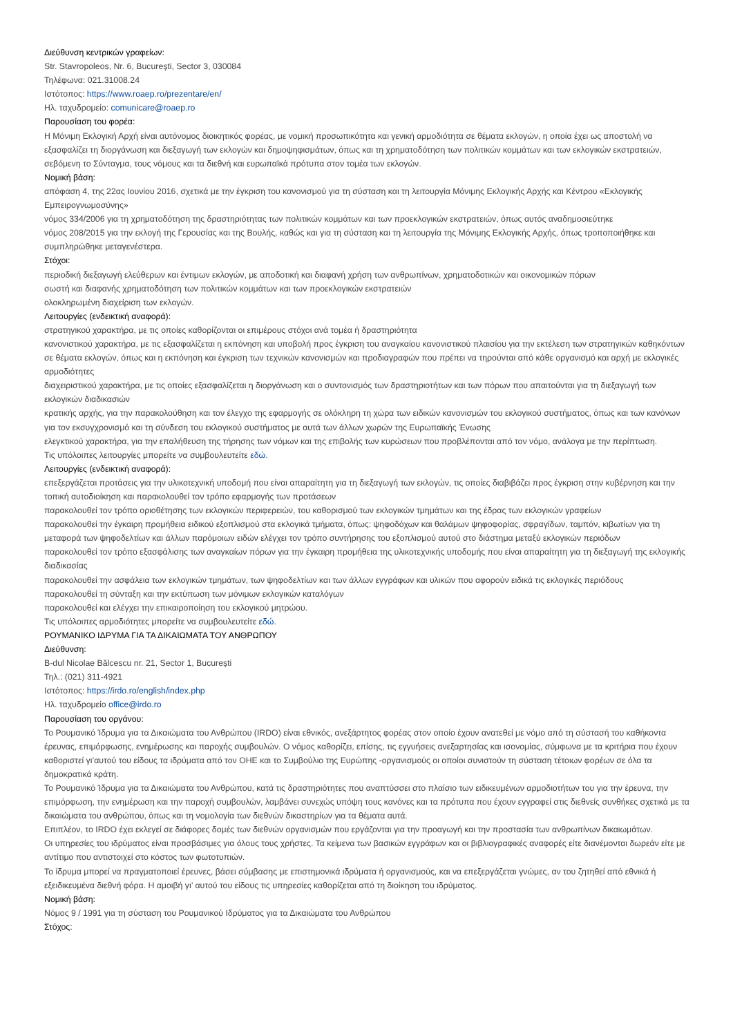Διεύθυνση κεντρικών γραφείων:
Str. Stavropoleos, Nr. 6, București, Sector 3, 030084
Τηλέφωνα: 021.31008.24
Ιστότοπος: https://www.roaep.ro/prezentare/en/
Ηλ. ταχυδρομείο: comunicare@roaep.ro
Παρουσίαση του φορέα:
Η Μόνιμη Εκλογική Αρχή είναι αυτόνομος διοικητικός φορέας, με νομική προσωπικότητα και γενική αρμοδιότητα σε θέματα εκλογών, η οποία έχει ως αποστολή να εξασφαλίζει τη διοργάνωση και διεξαγωγή των εκλογών και δημοψηφισμάτων, όπως και τη χρηματοδότηση των πολιτικών κομμάτων και των εκλογικών εκστρατειών, σεβόμενη το Σύνταγμα, τους νόμους και τα διεθνή και ευρωπαϊκά πρότυπα στον τομέα των εκλογών.
Νομική βάση:
απόφαση 4, της 22ας Ιουνίου 2016, σχετικά με την έγκριση του κανονισμού για τη σύσταση και τη λειτουργία Μόνιμης Εκλογικής Αρχής και Κέντρου «Εκλογικής Εμπειρογνωμοσύνης»
νόμος 334/2006 για τη χρηματοδότηση της δραστηριότητας των πολιτικών κομμάτων και των προεκλογικών εκστρατειών, όπως αυτός αναδημοσιεύτηκε
νόμος 208/2015 για την εκλογή της Γερουσίας και της Βουλής, καθώς και για τη σύσταση και τη λειτουργία της Μόνιμης Εκλογικής Αρχής, όπως τροποποιήθηκε και συμπληρώθηκε μεταγενέστερα.
Στόχοι:
περιοδική διεξαγωγή ελεύθερων και έντιμων εκλογών, με αποδοτική και διαφανή χρήση των ανθρωπίνων, χρηματοδοτικών και οικονομικών πόρων
σωστή και διαφανής χρηματοδότηση των πολιτικών κομμάτων και των προεκλογικών εκστρατειών
ολοκληρωμένη διαχείριση των εκλογών.
Λειτουργίες (ενδεικτική αναφορά):
στρατηγικού χαρακτήρα, με τις οποίες καθορίζονται οι επιμέρους στόχοι ανά τομέα ή δραστηριότητα
κανονιστικού χαρακτήρα, με τις εξασφαλίζεται η εκπόνηση και υποβολή προς έγκριση του αναγκαίου κανονιστικού πλαισίου για την εκτέλεση των στρατηγικών καθηκόντων σε θέματα εκλογών, όπως και η εκπόνηση και έγκριση των τεχνικών κανονισμών και προδιαγραφών που πρέπει να τηρούνται από κάθε οργανισμό και αρχή με εκλογικές αρμοδιότητες
διαχειριστικού χαρακτήρα, με τις οποίες εξασφαλίζεται η διοργάνωση και ο συντονισμός των δραστηριοτήτων και των πόρων που απαιτούνται για τη διεξαγωγή των εκλογικών διαδικασιών
κρατικής αρχής, για την παρακολούθηση και τον έλεγχο της εφαρμογής σε ολόκληρη τη χώρα των ειδικών κανονισμών του εκλογικού συστήματος, όπως και των κανόνων για τον εκσυγχρονισμό και τη σύνδεση του εκλογικού συστήματος με αυτά των άλλων χωρών της Ευρωπαϊκής Ένωσης
ελεγκτικού χαρακτήρα, για την επαλήθευση της τήρησης των νόμων και της επιβολής των κυρώσεων που προβλέπονται από τον νόμο, ανάλογα με την περίπτωση.
Τις υπόλοιπες λειτουργίες μπορείτε να συμβουλευτείτε εδώ.
Λειτουργίες (ενδεικτική αναφορά):
επεξεργάζεται προτάσεις για την υλικοτεχνική υποδομή που είναι απαραίτητη για τη διεξαγωγή των εκλογών, τις οποίες διαβιβάζει προς έγκριση στην κυβέρνηση και την τοπική αυτοδιοίκηση και παρακολουθεί τον τρόπο εφαρμογής των προτάσεων
παρακολουθεί τον τρόπο οριοθέτησης των εκλογικών περιφερειών, του καθορισμού των εκλογικών τμημάτων και της έδρας των εκλογικών γραφείων
παρακολουθεί την έγκαιρη προμήθεια ειδικού εξοπλισμού στα εκλογικά τμήματα, όπως: ψηφοδόχων και θαλάμων ψηφοφορίας, σφραγίδων, ταμπόν, κιβωτίων για τη μεταφορά των ψηφοδελτίων και άλλων παρόμοιων ειδών ελέγχει τον τρόπο συντήρησης του εξοπλισμού αυτού στο διάστημα μεταξύ εκλογικών περιόδων
παρακολουθεί τον τρόπο εξασφάλισης των αναγκαίων πόρων για την έγκαιρη προμήθεια της υλικοτεχνικής υποδομής που είναι απαραίτητη για τη διεξαγωγή της εκλογικής διαδικασίας
παρακολουθεί την ασφάλεια των εκλογικών τμημάτων, των ψηφοδελτίων και των άλλων εγγράφων και υλικών που αφορούν ειδικά τις εκλογικές περιόδους
παρακολουθεί τη σύνταξη και την εκτύπωση των μόνιμων εκλογικών καταλόγων
παρακολουθεί και ελέγχει την επικαιροποίηση του εκλογικού μητρώου.
Τις υπόλοιπες αρμοδιότητες μπορείτε να συμβουλευτείτε εδώ.
ΡΟΥΜΑΝΙΚΟ ΙΔΡΥΜΑ ΓΙΑ ΤΑ ΔΙΚΑΙΩΜΑΤΑ ΤΟΥ ΑΝΘΡΩΠΟΥ
Διεύθυνση:
B-dul Nicolae Bălcescu nr. 21, Sector 1, București
Τηλ.: (021) 311-4921
Ιστότοπος: https://irdo.ro/english/index.php
Ηλ. ταχυδρομείο office@irdo.ro
Παρουσίαση του οργάνου:
Το Ρουμανικό Ίδρυμα για τα Δικαιώματα του Ανθρώπου (IRDO) είναι εθνικός, ανεξάρτητος φορέας στον οποίο έχουν ανατεθεί με νόμο από τη σύστασή του καθήκοντα έρευνας, επιμόρφωσης, ενημέρωσης και παροχής συμβουλών. Ο νόμος καθορίζει, επίσης, τις εγγυήσεις ανεξαρτησίας και ισονομίας, σύμφωνα με τα κριτήρια που έχουν καθοριστεί γι’αυτού του είδους τα ιδρύματα από τον ΟΗΕ και το Συμβούλιο της Ευρώπης -οργανισμούς οι οποίοι συνιστούν τη σύσταση τέτοιων φορέων σε όλα τα δημοκρατικά κράτη.
Το Ρουμανικό Ίδρυμα για τα Δικαιώματα του Ανθρώπου, κατά τις δραστηριότητες που αναπτύσσει στο πλαίσιο των ειδικευμένων αρμοδιοτήτων του για την έρευνα, την επιμόρφωση, την ενημέρωση και την παροχή συμβουλών, λαμβάνει συνεχώς υπόψη τους κανόνες και τα πρότυπα που έχουν εγγραφεί στις διεθνείς συνθήκες σχετικά με τα δικαιώματα του ανθρώπου, όπως και τη νομολογία των διεθνών δικαστηρίων για τα θέματα αυτά.
Επιπλέον, το IRDO έχει εκλεγεί σε διάφορες δομές των διεθνών οργανισμών που εργάζονται για την προαγωγή και την προστασία των ανθρωπίνων δικαιωμάτων.
Οι υπηρεσίες του ιδρύματος είναι προσβάσιμες για όλους τους χρήστες. Τα κείμενα των βασικών εγγράφων και οι βιβλιογραφικές αναφορές είτε διανέμονται δωρεάν είτε με αντίτιμο που αντιστοιχεί στο κόστος των φωτοτυπιών.
Το ίδρυμα μπορεί να πραγματοποιεί έρευνες, βάσει σύμβασης με επιστημονικά ιδρύματα ή οργανισμούς, και να επεξεργάζεται γνώμες, αν του ζητηθεί από εθνικά ή εξειδικευμένα διεθνή φόρα. Η αμοιβή γι’ αυτού του είδους τις υπηρεσίες καθορίζεται από τη διοίκηση του ιδρύματος.
Νομική βάση:
Νόμος 9 / 1991 για τη σύσταση του Ρουμανικού Ιδρύματος για τα Δικαιώματα του Ανθρώπου
Στόχος: